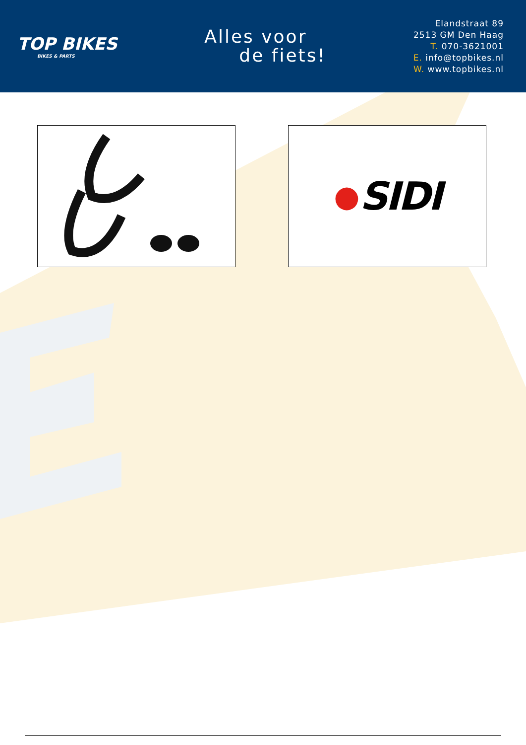TOP BIKES
BIKES & PARTS
Alles voor
de fiets!
Elandstraat 89
2513 GM Den Haag
T. 070-3621001
E. info@topbikes.nl
W. www.topbikes.nl
● SIDI